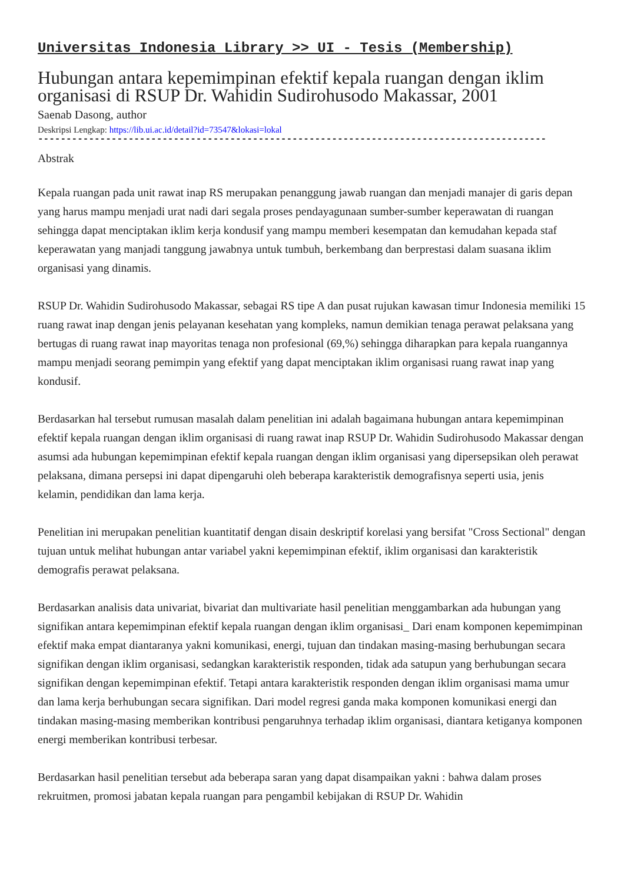Universitas Indonesia Library >> UI - Tesis (Membership)
Hubungan antara kepemimpinan efektif kepala ruangan dengan iklim organisasi di RSUP Dr. Wahidin Sudirohusodo Makassar, 2001
Saenab Dasong, author
Deskripsi Lengkap: https://lib.ui.ac.id/detail?id=73547&lokasi=lokal
------------------------------------------------------------------------------------------
Abstrak
Kepala ruangan pada unit rawat inap RS merupakan penanggung jawab ruangan dan menjadi manajer di garis depan yang harus mampu menjadi urat nadi dari segala proses pendayagunaan sumber-sumber keperawatan di ruangan sehingga dapat menciptakan iklim kerja kondusif yang mampu memberi kesempatan dan kemudahan kepada staf keperawatan yang manjadi tanggung jawabnya untuk tumbuh, berkembang dan berprestasi dalam suasana iklim organisasi yang dinamis.
RSUP Dr. Wahidin Sudirohusodo Makassar, sebagai RS tipe A dan pusat rujukan kawasan timur Indonesia memiliki 15 ruang rawat inap dengan jenis pelayanan kesehatan yang kompleks, namun demikian tenaga perawat pelaksana yang bertugas di ruang rawat inap mayoritas tenaga non profesional (69,%) sehingga diharapkan para kepala ruangannya mampu menjadi seorang pemimpin yang efektif yang dapat menciptakan iklim organisasi ruang rawat inap yang kondusif.
Berdasarkan hal tersebut rumusan masalah dalam penelitian ini adalah bagaimana hubungan antara kepemimpinan efektif kepala ruangan dengan iklim organisasi di ruang rawat inap RSUP Dr. Wahidin Sudirohusodo Makassar dengan asumsi ada hubungan kepemimpinan efektif kepala ruangan dengan iklim organisasi yang dipersepsikan oleh perawat pelaksana, dimana persepsi ini dapat dipengaruhi oleh beberapa karakteristik demografisnya seperti usia, jenis kelamin, pendidikan dan lama kerja.
Penelitian ini merupakan penelitian kuantitatif dengan disain deskriptif korelasi yang bersifat "Cross Sectional" dengan tujuan untuk melihat hubungan antar variabel yakni kepemimpinan efektif, iklim organisasi dan karakteristik demografis perawat pelaksana.
Berdasarkan analisis data univariat, bivariat dan multivariate hasil penelitian menggambarkan ada hubungan yang signifikan antara kepemimpinan efektif kepala ruangan dengan iklim organisasi_ Dari enam komponen kepemimpinan efektif maka empat diantaranya yakni komunikasi, energi, tujuan dan tindakan masing-masing berhubungan secara signifikan dengan iklim organisasi, sedangkan karakteristik responden, tidak ada satupun yang berhubungan secara signifikan dengan kepemimpinan efektif. Tetapi antara karakteristik responden dengan iklim organisasi mama umur dan lama kerja berhubungan secara signifikan. Dari model regresi ganda maka komponen komunikasi energi dan tindakan masing-masing memberikan kontribusi pengaruhnya terhadap iklim organisasi, diantara ketiganya komponen energi memberikan kontribusi terbesar.
Berdasarkan hasil penelitian tersebut ada beberapa saran yang dapat disampaikan yakni : bahwa dalam proses rekruitmen, promosi jabatan kepala ruangan para pengambil kebijakan di RSUP Dr. Wahidin